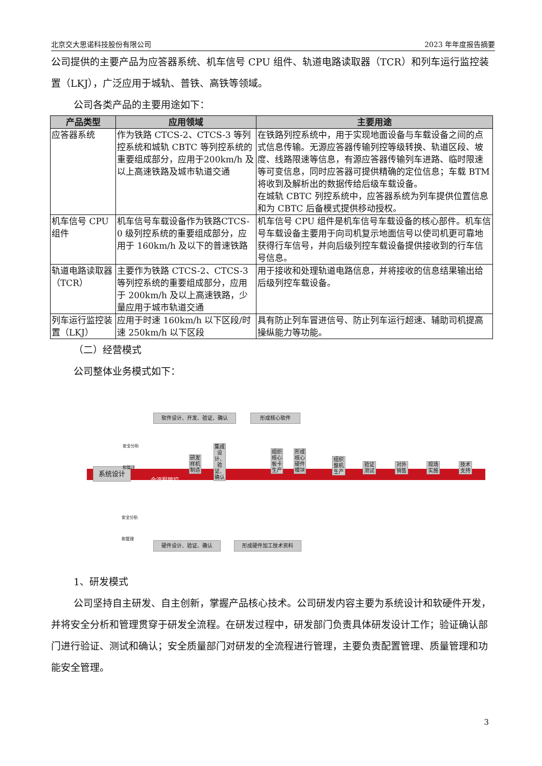北京交大思诺科技股份有限公司 2023 年年度报告摘要
公司提供的主要产品为应答器系统、机车信号 CPU 组件、轨道电路读取器（TCR）和列车运行监控装置（LKJ），广泛应用于城轨、普铁、高铁等领域。
公司各类产品的主要用途如下：
| 产品类型 | 应用领域 | 主要用途 |
| --- | --- | --- |
| 应答器系统 | 作为铁路 CTCS-2、CTCS-3 等列控系统和城轨 CBTC 等列控系统的重要组成部分，应用于200km/h 及以上高速铁路及城市轨道交通 | 在铁路列控系统中，用于实现地面设备与车载设备之间的点式信息传输。无源应答器传输列控等级转换、轨道区段、坡度、线路限速等信息，有源应答器传输列车进路、临时限速等可变信息，同时应答器可提供精确的定位信息；车载 BTM 将收到及解析出的数据传给后级车载设备。 在城轨 CBTC 列控系统中，应答器系统为列车提供位置信息和为 CBTC 后备模式提供移动授权。 |
| 机车信号 CPU 组件 | 机车信号车载设备作为铁路CTCS-0 级列控系统的重要组成部分，应用于 160km/h 及以下的普速铁路 | 机车信号 CPU 组件是机车信号车载设备的核心部件。机车信号车载设备主要用于向司机复示地面信号以使司机更可靠地获得行车信号，并向后级列控车载设备提供接收到的行车信号信息。 |
| 轨道电路读取器（TCR） | 主要作为铁路 CTCS-2、CTCS-3 等列控系统的重要组成部分，应用于 200km/h 及以上高速铁路，少量应用于城市轨道交通 | 用于接收和处理轨道电路信息，并将接收的信息结果输出给后级列控车载设备。 |
| 列车运行监控装置（LKJ） | 应用于时速 160km/h 以下区段/时速 250km/h 以下区段 | 具有防止列车冒进信号、防止列车运行超速、辅助司机提高操纵能力等功能。 |
（二）经营模式
公司整体业务模式如下：
系统设计 全流程管控
软件设计、开发、验证、确认 形成核心软件
硬件设计、验证、确认 形成硬件加工技术资料
安全分析
和管理
安全分析
和管理
研发样机制造
集成设计、验证、确认
组织核心板卡生产
形成核心硬件模块
组织整机生产
验证测试
对外销售
现场实施
技术支持
1、研发模式
公司坚持自主研发、自主创新，掌握产品核心技术。公司研发内容主要为系统设计和软硬件开发，并将安全分析和管理贯穿于研发全流程。在研发过程中，研发部门负责具体研发设计工作；验证确认部门进行验证、测试和确认；安全质量部门对研发的全流程进行管理，主要负责配置管理、质量管理和功能安全管理。
3